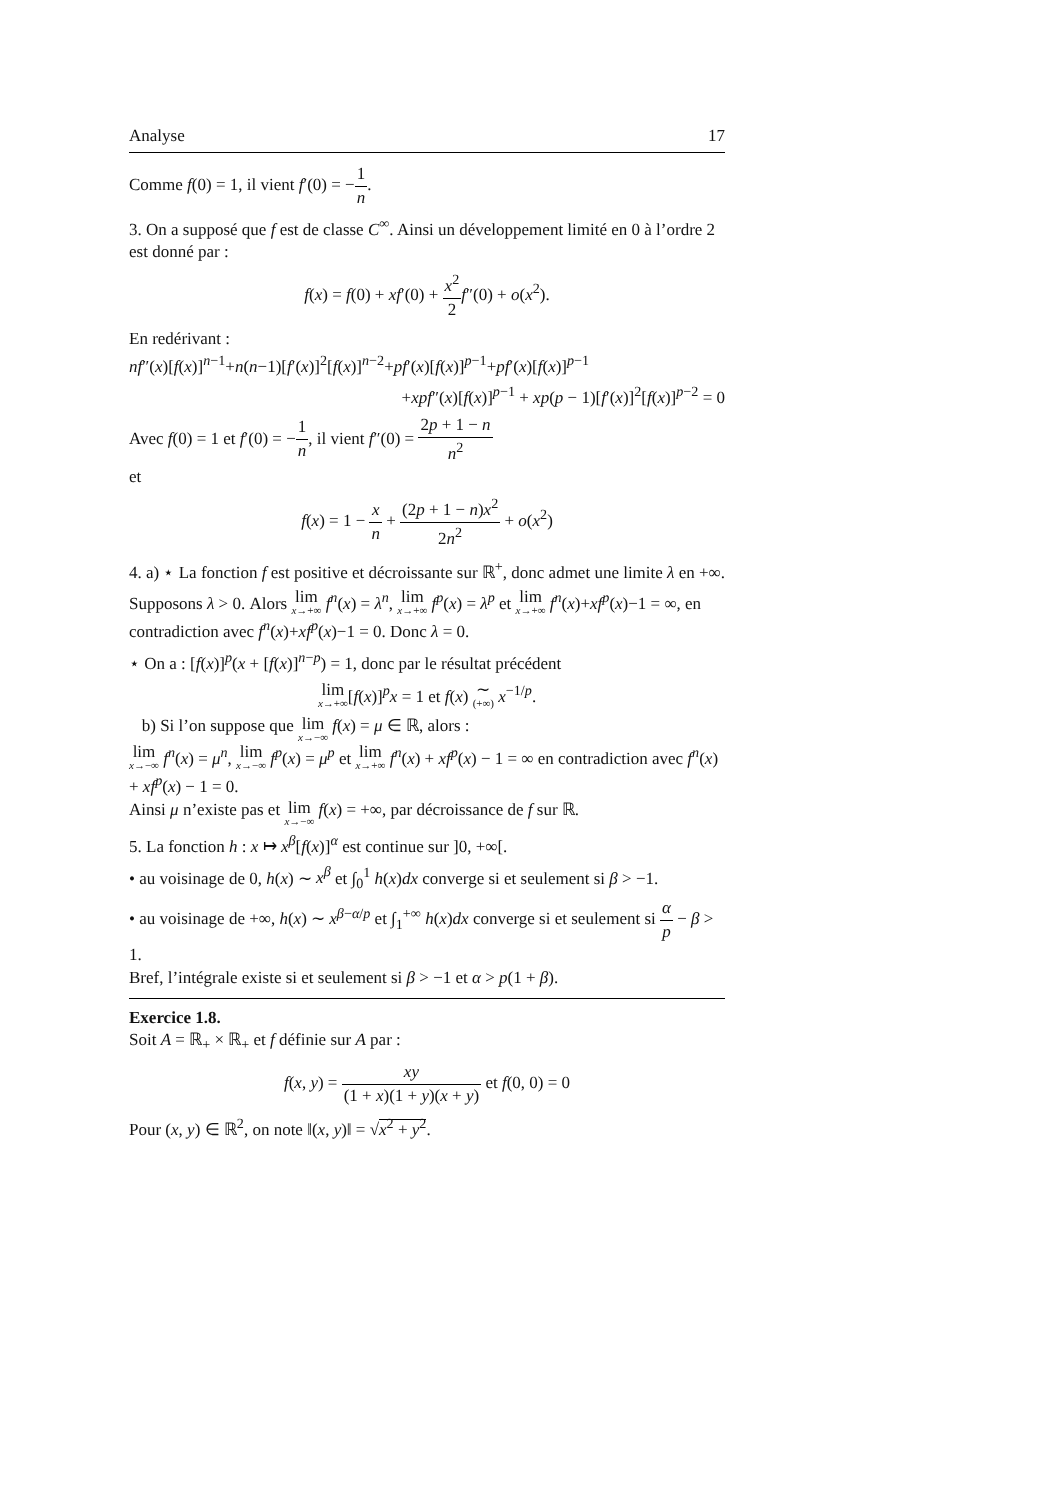Analyse 17
Comme f(0) = 1, il vient f′(0) = −1 n.
3. On a supposé que f est de classe C<sup>∞</sup>. Ainsi un développement limité en 0 à l’ordre 2 est donné par :
f(x) = f(0) + xf′(0) + x<sup>2</sup> 2 f″(0) + o(x<sup>2</sup>).
En redérivant :
nf″(x)[f(x)]<sup>n−1</sup>+n(n−1)[f′(x)]<sup>2</sup>[f(x)]<sup>n−2</sup>+pf′(x)[f(x)]<sup>p−1</sup>+pf′(x)[f(x)]<sup>p−1</sup>
+xpf″(x)[f(x)]<sup>p−1</sup> + xp(p − 1)[f′(x)]<sup>2</sup>[f(x)]<sup>p−2</sup> = 0
Avec f(0) = 1 et f′(0) = −1 n, il vient f″(0) = 2p + 1 − n n<sup>2</sup>
et
f(x) = 1 − x n + (2p + 1 − n)x<sup>2</sup> 2n<sup>2</sup> + o(x<sup>2</sup>)
4. a) ⋆ La fonction f est positive et décroissante sur ℝ<sup>+</sup>, donc admet une limite λ en +∞.
Supposons λ > 0. Alors lim x→+∞ f<sup>n</sup>(x) = λ<sup>n</sup>, lim x→+∞ f<sup>p</sup>(x) = λ<sup>p</sup> et lim x→+∞ f<sup>n</sup>(x)+xf<sup>p</sup>(x)−1 = ∞, en contradiction avec f<sup>n</sup>(x)+xf<sup>p</sup>(x)−1 = 0. Donc λ = 0.
⋆ On a : [f(x)]<sup>p</sup>(x + [f(x)]<sup>n−p</sup>) = 1, donc par le résultat précédent
lim x→+∞[f(x)]<sup>p</sup>x = 1 et f(x) ∼ (+∞) x<sup>−1/p</sup>.
b) Si l’on suppose que lim x→−∞ f(x) = μ ∈ ℝ, alors :
lim x→−∞ f<sup>n</sup>(x) = μ<sup>n</sup>, lim x→−∞ f<sup>p</sup>(x) = μ<sup>p</sup> et lim x→+∞ f<sup>n</sup>(x) + xf<sup>p</sup>(x) − 1 = ∞ en contradiction avec f<sup>n</sup>(x) + xf<sup>p</sup>(x) − 1 = 0.
Ainsi μ n’existe pas et lim x→−∞ f(x) = +∞, par décroissance de f sur ℝ.
5. La fonction h : x ↦ x<sup>β</sup>[f(x)]<sup>α</sup> est continue sur ]0, +∞[.
• au voisinage de 0, h(x) ∼ x<sup>β</sup> et ∫<sub>0</sub><sup>1</sup> h(x)dx converge si et seulement si β > −1.
• au voisinage de +∞, h(x) ∼ x<sup>β−α/p</sup> et ∫<sub>1</sub><sup>+∞</sup> h(x)dx converge si et seulement si α p − β > 1.
Bref, l’intégrale existe si et seulement si β > −1 et α > p(1 + β).
Exercice 1.8.
Soit A = ℝ<sub>+</sub> × ℝ<sub>+</sub> et f définie sur A par :
f(x, y) = xy (1 + x)(1 + y)(x + y) et f(0, 0) = 0
Pour (x, y) ∈ ℝ<sup>2</sup>, on note ‖(x, y)‖ = √x<sup>2</sup> + y<sup>2</sup>.